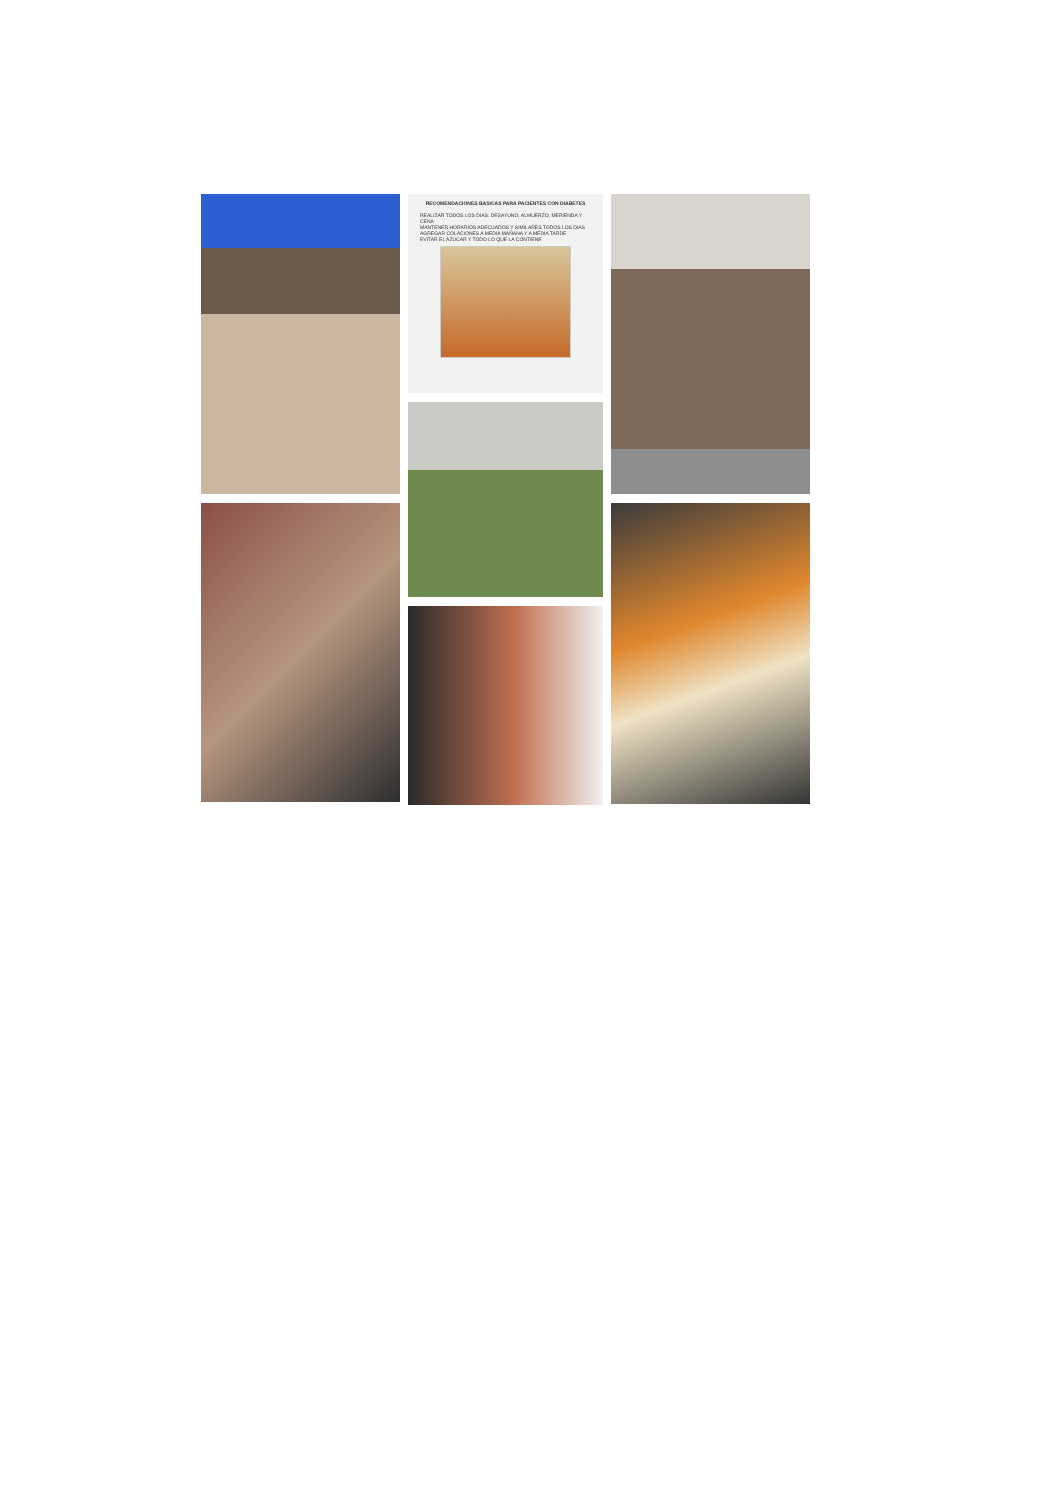RECOMENDACIONES BASICAS PARA PACIENTES CON DIABETES
REALIZAR TODOS LOS DIAS: DESAYUNO, ALMUERZO, MERIENDA Y CENA
MANTENER HORARIOS ADECUADOS Y SIMILARES TODOS LOS DIAS
AGREGAR COLACIONES A MEDIA MAÑANA Y A MEDIA TARDE
EVITAR EL AZUCAR Y TODO LO QUE LA CONTIENE